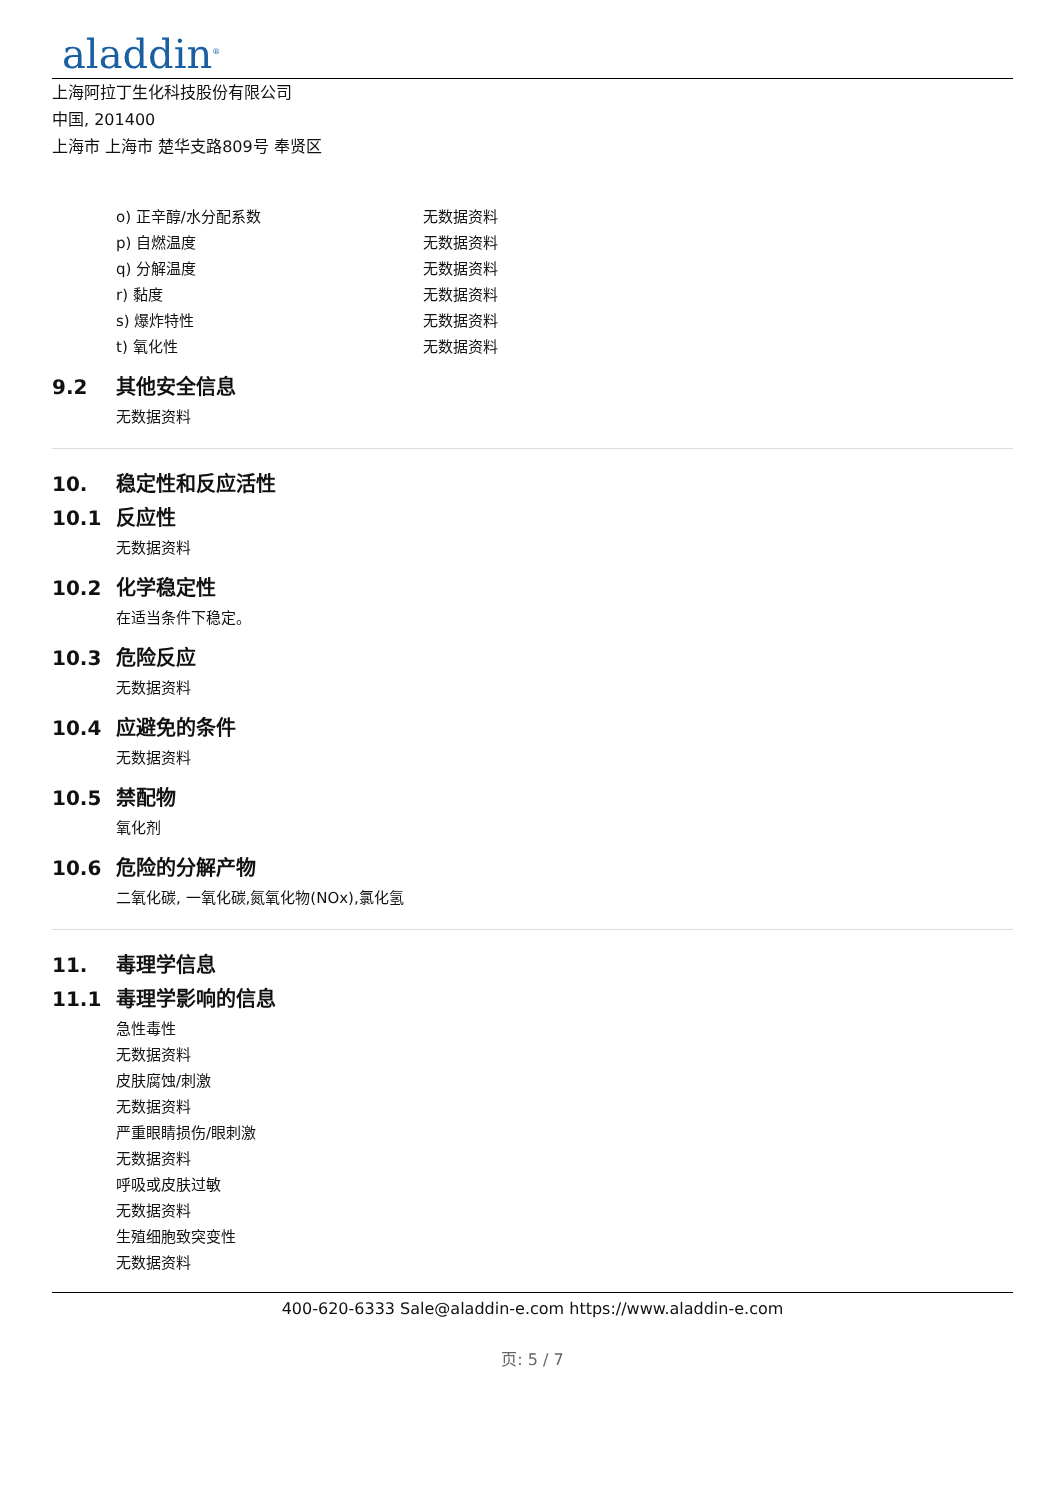aladdin<sup>®</sup>
上海阿拉丁生化科技股份有限公司
中国, 201400
上海市 上海市 楚华支路809号 奉贤区
o) 正辛醇/水分配系数 无数据资料
p) 自燃温度 无数据资料
q) 分解温度 无数据资料
r) 黏度 无数据资料
s) 爆炸特性 无数据资料
t) 氧化性 无数据资料
9.2 其他安全信息
无数据资料
10. 稳定性和反应活性
10.1 反应性
无数据资料
10.2 化学稳定性
在适当条件下稳定。
10.3 危险反应
无数据资料
10.4 应避免的条件
无数据资料
10.5 禁配物
氧化剂
10.6 危险的分解产物
二氧化碳, 一氧化碳,氮氧化物(NOx),氯化氢
11. 毒理学信息
11.1 毒理学影响的信息
急性毒性
无数据资料
皮肤腐蚀/刺激
无数据资料
严重眼睛损伤/眼刺激
无数据资料
呼吸或皮肤过敏
无数据资料
生殖细胞致突变性
无数据资料
400-620-6333 Sale@aladdin-e.com https://www.aladdin-e.com
页: 5 / 7